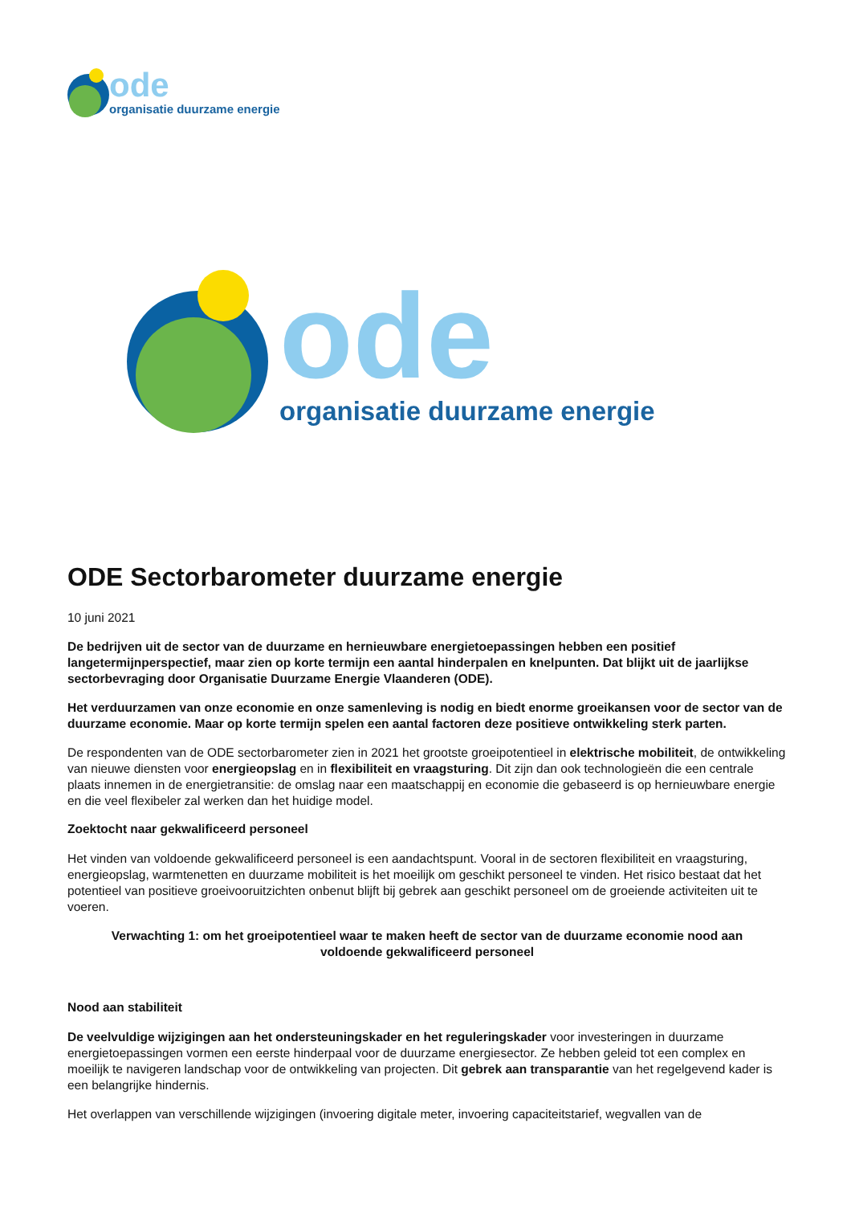ode
organisatie duurzame energie
ode
organisatie duurzame energie
ODE Sectorbarometer duurzame energie
10 juni 2021
De bedrijven uit de sector van de duurzame en hernieuwbare energietoepassingen hebben een positief langetermijnperspectief, maar zien op korte termijn een aantal hinderpalen en knelpunten. Dat blijkt uit de jaarlijkse sectorbevraging door Organisatie Duurzame Energie Vlaanderen (ODE).
Het verduurzamen van onze economie en onze samenleving is nodig en biedt enorme groeikansen voor de sector van de duurzame economie. Maar op korte termijn spelen een aantal factoren deze positieve ontwikkeling sterk parten.
De respondenten van de ODE sectorbarometer zien in 2021 het grootste groeipotentieel in elektrische mobiliteit, de ontwikkeling van nieuwe diensten voor energieopslag en in flexibiliteit en vraagsturing. Dit zijn dan ook technologieën die een centrale plaats innemen in de energietransitie: de omslag naar een maatschappij en economie die gebaseerd is op hernieuwbare energie en die veel flexibeler zal werken dan het huidige model.
Zoektocht naar gekwalificeerd personeel
Het vinden van voldoende gekwalificeerd personeel is een aandachtspunt. Vooral in de sectoren flexibiliteit en vraagsturing, energieopslag, warmtenetten en duurzame mobiliteit is het moeilijk om geschikt personeel te vinden. Het risico bestaat dat het potentieel van positieve groeivooruitzichten onbenut blijft bij gebrek aan geschikt personeel om de groeiende activiteiten uit te voeren.
Verwachting 1: om het groeipotentieel waar te maken heeft de sector van de duurzame economie nood aan voldoende gekwalificeerd personeel
Nood aan stabiliteit
De veelvuldige wijzigingen aan het ondersteuningskader en het reguleringskader voor investeringen in duurzame energietoepassingen vormen een eerste hinderpaal voor de duurzame energiesector. Ze hebben geleid tot een complex en moeilijk te navigeren landschap voor de ontwikkeling van projecten. Dit gebrek aan transparantie van het regelgevend kader is een belangrijke hindernis.
Het overlappen van verschillende wijzigingen (invoering digitale meter, invoering capaciteitstarief, wegvallen van de